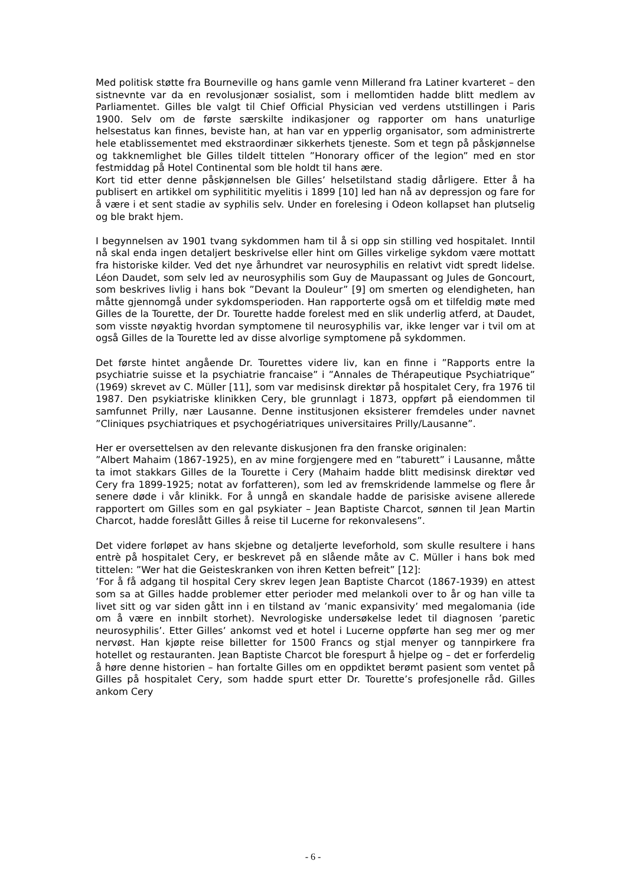Med politisk støtte fra Bourneville og hans gamle venn Millerand fra Latiner kvarteret – den sistnevnte var da en revolusjonær sosialist, som i mellomtiden hadde blitt medlem av Parliamentet. Gilles ble valgt til Chief Official Physician ved verdens utstillingen i Paris 1900. Selv om de første særskilte indikasjoner og rapporter om hans unaturlige helsestatus kan finnes, beviste han, at han var en ypperlig organisator, som administrerte hele etablissementet med ekstraordinær sikkerhets tjeneste. Som et tegn på påskjønnelse og takknemlighet ble Gilles tildelt tittelen ”Honorary officer of the legion” med en stor festmiddag på Hotel Continental som ble holdt til hans ære.
Kort tid etter denne påskjønnelsen ble Gilles’ helsetilstand stadig dårligere. Etter å ha publisert en artikkel om syphilititic myelitis i 1899 [10] led han nå av depressjon og fare for å være i et sent stadie av syphilis selv. Under en forelesing i Odeon kollapset han plutselig og ble brakt hjem.
I begynnelsen av 1901 tvang sykdommen ham til å si opp sin stilling ved hospitalet. Inntil nå skal enda ingen detaljert beskrivelse eller hint om Gilles virkelige sykdom være mottatt fra historiske kilder. Ved det nye århundret var neurosyphilis en relativt vidt spredt lidelse. Léon Daudet, som selv led av neurosyphilis som Guy de Maupassant og Jules de Goncourt, som beskrives livlig i hans bok ”Devant la Douleur” [9] om smerten og elendigheten, han måtte gjennomgå under sykdomsperioden. Han rapporterte også om et tilfeldig møte med Gilles de la Tourette, der Dr. Tourette hadde forelest med en slik underlig atferd, at Daudet, som visste nøyaktig hvordan symptomene til neurosyphilis var, ikke lenger var i tvil om at også Gilles de la Tourette led av disse alvorlige symptomene på sykdommen.
Det første hintet angående Dr. Tourettes videre liv, kan en finne i ”Rapports entre la psychiatrie suisse et la psychiatrie francaise” i ”Annales de Thérapeutique Psychiatrique” (1969) skrevet av C. Müller [11], som var medisinsk direktør på hospitalet Cery, fra 1976 til 1987. Den psykiatriske klinikken Cery, ble grunnlagt i 1873, oppført på eiendommen til samfunnet Prilly, nær Lausanne. Denne institusjonen eksisterer fremdeles under navnet ”Cliniques psychiatriques et psychogériatriques universitaires Prilly/Lausanne”.
Her er oversettelsen av den relevante diskusjonen fra den franske originalen:
”Albert Mahaim (1867-1925), en av mine forgjengere med en ”taburett” i Lausanne, måtte ta imot stakkars Gilles de la Tourette i Cery (Mahaim hadde blitt medisinsk direktør ved Cery fra 1899-1925; notat av forfatteren), som led av fremskridende lammelse og flere år senere døde i vår klinikk. For å unngå en skandale hadde de parisiske avisene allerede rapportert om Gilles som en gal psykiater – Jean Baptiste Charcot, sønnen til Jean Martin Charcot, hadde foreslått Gilles å reise til Lucerne for rekonvalesens”.
Det videre forløpet av hans skjebne og detaljerte leveforhold, som skulle resultere i hans entrè på hospitalet Cery, er beskrevet på en slående måte av C. Müller i hans bok med tittelen: ”Wer hat die Geisteskranken von ihren Ketten befreit” [12]:
’For å få adgang til hospital Cery skrev legen Jean Baptiste Charcot (1867-1939) en attest som sa at Gilles hadde problemer etter perioder med melankoli over to år og han ville ta livet sitt og var siden gått inn i en tilstand av ’manic expansivity’ med megalomania (ide om å være en innbilt storhet). Nevrologiske undersøkelse ledet til diagnosen ’paretic neurosyphilis’. Etter Gilles’ ankomst ved et hotel i Lucerne oppførte han seg mer og mer nervøst. Han kjøpte reise billetter for 1500 Francs og stjal menyer og tannpirkere fra hotellet og restauranten. Jean Baptiste Charcot ble forespurt å hjelpe og – det er forferdelig å høre denne historien – han fortalte Gilles om en oppdiktet berømt pasient som ventet på Gilles på hospitalet Cery, som hadde spurt etter Dr. Tourette’s profesjonelle råd. Gilles ankom Cery
- 6 -